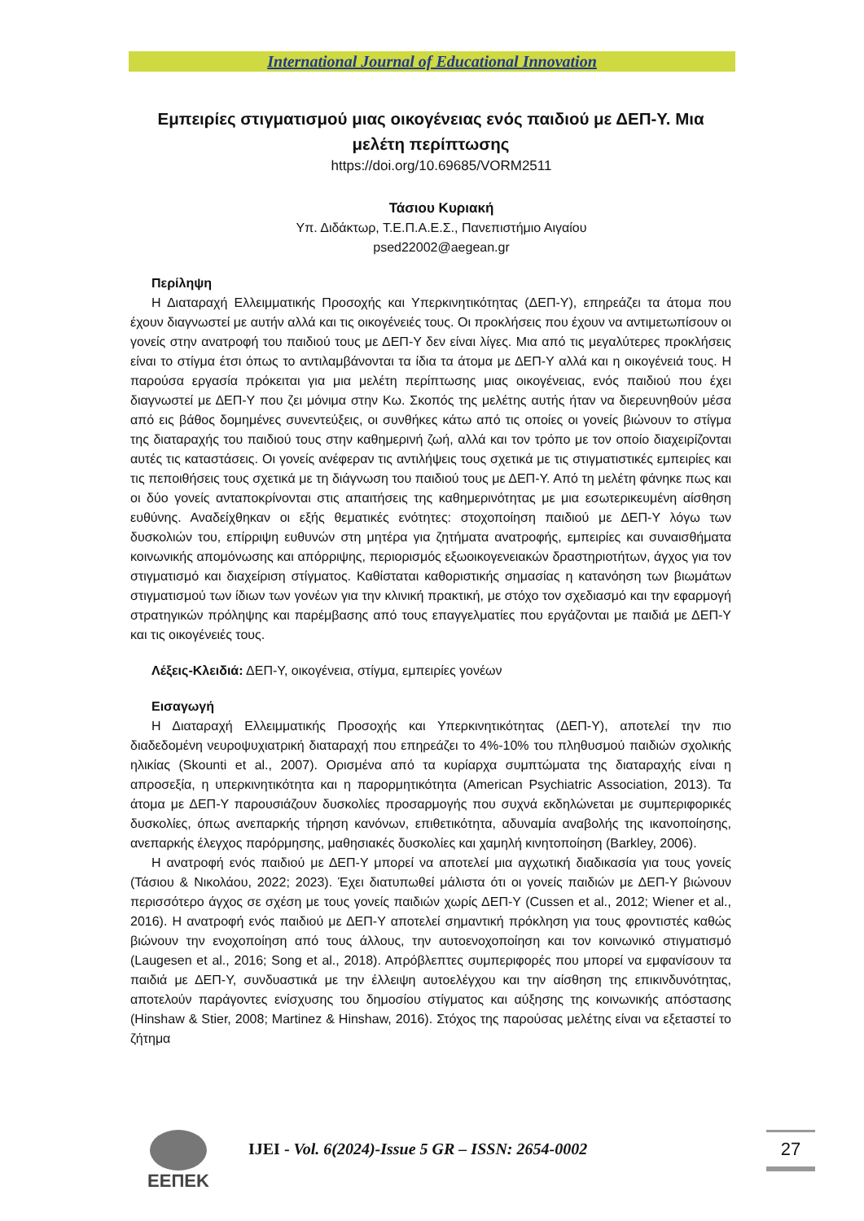International Journal of Educational Innovation
Εμπειρίες στιγματισμού μιας οικογένειας ενός παιδιού με ΔΕΠ-Υ. Μια μελέτη περίπτωσης
https://doi.org/10.69685/VORM2511
Τάσιου Κυριακή
Υπ. Διδάκτωρ, Τ.Ε.Π.Α.Ε.Σ., Πανεπιστήμιο Αιγαίου
psed22002@aegean.gr
Περίληψη
Η Διαταραχή Ελλειμματικής Προσοχής και Υπερκινητικότητας (ΔΕΠ-Υ), επηρεάζει τα άτομα που έχουν διαγνωστεί με αυτήν αλλά και τις οικογένειές τους. Οι προκλήσεις που έχουν να αντιμετωπίσουν οι γονείς στην ανατροφή του παιδιού τους με ΔΕΠ-Υ δεν είναι λίγες. Μια από τις μεγαλύτερες προκλήσεις είναι το στίγμα έτσι όπως το αντιλαμβάνονται τα ίδια τα άτομα με ΔΕΠ-Υ αλλά και η οικογένειά τους. Η παρούσα εργασία πρόκειται για μια μελέτη περίπτωσης μιας οικογένειας, ενός παιδιού που έχει διαγνωστεί με ΔΕΠ-Υ που ζει μόνιμα στην Κω. Σκοπός της μελέτης αυτής ήταν να διερευνηθούν μέσα από εις βάθος δομημένες συνεντεύξεις, οι συνθήκες κάτω από τις οποίες οι γονείς βιώνουν το στίγμα της διαταραχής του παιδιού τους στην καθημερινή ζωή, αλλά και τον τρόπο με τον οποίο διαχειρίζονται αυτές τις καταστάσεις. Οι γονείς ανέφεραν τις αντιλήψεις τους σχετικά με τις στιγματιστικές εμπειρίες και τις πεποιθήσεις τους σχετικά με τη διάγνωση του παιδιού τους με ΔΕΠ-Υ. Από τη μελέτη φάνηκε πως και οι δύο γονείς ανταποκρίνονται στις απαιτήσεις της καθημερινότητας με μια εσωτερικευμένη αίσθηση ευθύνης. Αναδείχθηκαν οι εξής θεματικές ενότητες: στοχοποίηση παιδιού με ΔΕΠ-Υ λόγω των δυσκολιών του, επίρριψη ευθυνών στη μητέρα για ζητήματα ανατροφής, εμπειρίες και συναισθήματα κοινωνικής απομόνωσης και απόρριψης, περιορισμός εξωοικογενειακών δραστηριοτήτων, άγχος για τον στιγματισμό και διαχείριση στίγματος. Καθίσταται καθοριστικής σημασίας η κατανόηση των βιωμάτων στιγματισμού των ίδιων των γονέων για την κλινική πρακτική, με στόχο τον σχεδιασμό και την εφαρμογή στρατηγικών πρόληψης και παρέμβασης από τους επαγγελματίες που εργάζονται με παιδιά με ΔΕΠ-Υ και τις οικογένειές τους.
Λέξεις-Κλειδιά: ΔΕΠ-Υ, οικογένεια, στίγμα, εμπειρίες γονέων
Εισαγωγή
Η Διαταραχή Ελλειμματικής Προσοχής και Υπερκινητικότητας (ΔΕΠ-Υ), αποτελεί την πιο διαδεδομένη νευροψυχιατρική διαταραχή που επηρεάζει το 4%-10% του πληθυσμού παιδιών σχολικής ηλικίας (Skounti et al., 2007). Ορισμένα από τα κυρίαρχα συμπτώματα της διαταραχής είναι η απροσεξία, η υπερκινητικότητα και η παρορμητικότητα (American Psychiatric Association, 2013). Τα άτομα με ΔΕΠ-Υ παρουσιάζουν δυσκολίες προσαρμογής που συχνά εκδηλώνεται με συμπεριφορικές δυσκολίες, όπως ανεπαρκής τήρηση κανόνων, επιθετικότητα, αδυναμία αναβολής της ικανοποίησης, ανεπαρκής έλεγχος παρόρμησης, μαθησιακές δυσκολίες και χαμηλή κινητοποίηση (Barkley, 2006).
Η ανατροφή ενός παιδιού με ΔΕΠ-Υ μπορεί να αποτελεί μια αγχωτική διαδικασία για τους γονείς (Τάσιου & Νικολάου, 2022; 2023). Έχει διατυπωθεί μάλιστα ότι οι γονείς παιδιών με ΔΕΠ-Υ βιώνουν περισσότερο άγχος σε σχέση με τους γονείς παιδιών χωρίς ΔΕΠ-Υ (Cussen et al., 2012; Wiener et al., 2016). Η ανατροφή ενός παιδιού με ΔΕΠ-Υ αποτελεί σημαντική πρόκληση για τους φροντιστές καθώς βιώνουν την ενοχοποίηση από τους άλλους, την αυτοενοχοποίηση και τον κοινωνικό στιγματισμό (Laugesen et al., 2016; Song et al., 2018). Απρόβλεπτες συμπεριφορές που μπορεί να εμφανίσουν τα παιδιά με ΔΕΠ-Υ, συνδυαστικά με την έλλειψη αυτοελέγχου και την αίσθηση της επικινδυνότητας, αποτελούν παράγοντες ενίσχυσης του δημοσίου στίγματος και αύξησης της κοινωνικής απόστασης (Hinshaw & Stier, 2008; Martinez & Hinshaw, 2016). Στόχος της παρούσας μελέτης είναι να εξεταστεί το ζήτημα
ΕΕΠΕΚ
IJEI - Vol. 6(2024)-Issue 5 GR – ISSN: 2654-0002
27